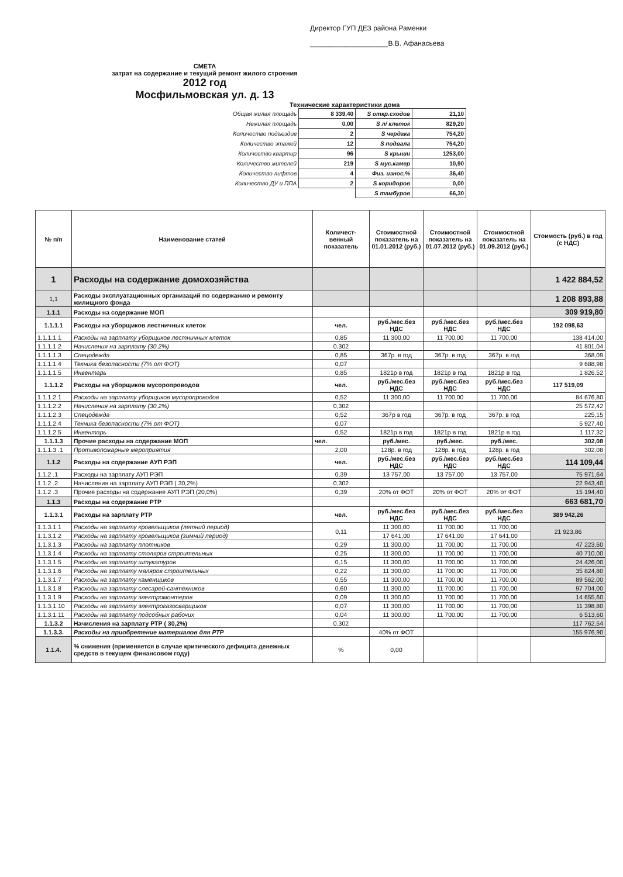Директор ГУП ДЕЗ района Раменки
____________________В.В. Афанасьева
СМЕТА
затрат на содержание и текущий ремонт жилого строения
2012 год
Мосфильмовская ул. д. 13
Технические характеристики дома
| Общая жилая площадь | 8 339,40 | S откр.сходов | 21,10 |
| Нежилая площадь | 0,00 | S л/ клеток | 829,20 |
| Количество подъездов | 2 | S чердака | 754,20 |
| Количество этажей | 12 | S подвала | 754,20 |
| Количество квартир | 96 | S крыши | 1253,00 |
| Количество жителей | 219 | S мус.камер | 10,90 |
| Количество лифтов | 4 | Физ. износ,% | 36,40 |
| Количество ДУ и ППА | 2 | S коридоров | 0,00 |
| | | S тамбуров | 66,30 |
| № п/п | Наименование статей | Количест-венный показатель | Стоимостной показатель на 01.01.2012 (руб.) | Стоимостной показатель на 01.07.2012 (руб.) | Стоимостной показатель на 01.09.2012 (руб.) | Стоимость (руб.) в год (с НДС) |
| --- | --- | --- | --- | --- | --- | --- |
| 1 | Расходы на содержание домохозяйства | | | | | 1 422 884,52 |
| 1,1 | Расходы эксплуатационных организаций по содержанию и ремонту жилищного фонда | | | | | 1 208 893,88 |
| 1.1.1 | Расходы на содержание МОП | | | | | 309 919,80 |
| 1.1.1.1 | Расходы на уборщиков лестничных клеток | чел. | руб./мес.без НДС | руб./мес.без НДС | руб./мес.без НДС | 192 098,63 |
| 1.1.1.1.1 | Расходы на зарплату уборщиков лестничных клеток | 0,85 | 11 300,00 | 11 700,00 | 11 700,00 | 138 414,00 |
| 1.1.1.1.2 | Начисления на зарплату (30,2%) | 0,302 | | | | 41 801,04 |
| 1.1.1.1.3 | Спецодежда | 0,85 | 367р. в год | 367р. в год | 367р. в год | 368,09 |
| 1.1.1.1.4 | Техника безопасности (7% от ФОТ) | 0,07 | | | | 9 688,98 |
| 1.1.1.1.5 | Инвентарь | 0,85 | 1821р в год | 1821р в год | 1821р в год | 1 826,52 |
| 1.1.1.2 | Расходы на уборщиков мусоропроводов | чел. | руб./мес.без НДС | руб./мес.без НДС | руб./мес.без НДС | 117 519,09 |
| 1.1.1.2.1 | Расходы на зарплату уборщиков мусоропроводов | 0,52 | 11 300,00 | 11 700,00 | 11 700,00 | 84 676,80 |
| 1.1.1.2.2 | Начисления на зарплату (30,2%) | 0,302 | | | | 25 572,42 |
| 1.1.1.2.3 | Спецодежда | 0,52 | 367р в год | 367р. в год | 367р. в год | 225,15 |
| 1.1.1.2.4 | Техника безопасности (7% от ФОТ) | 0,07 | | | | 5 927,40 |
| 1.1.1.2.5 | Инвентарь | 0,52 | 1821р в год | 1821р в год | 1821р в год | 1 117,32 |
| 1.1.1.3 | Прочие расходы на содержание МОП | чел. | руб./мес. | руб./мес. | руб./мес. | 302,08 |
| 1.1.1.3 .1 | Противопожарные мероприятия | 2,00 | 128р. в год | 128р. в год | 128р. в год | 302,08 |
| 1.1.2 | Расходы на содержание АУП РЭП | чел. | руб./мес.без НДС | руб./мес.без НДС | руб./мес.без НДС | 114 109,44 |
| 1.1.2 .1 | Расходы на зарплату АУП РЭП | 0,39 | 13 757,00 | 13 757,00 | 13 757,00 | 75 971,64 |
| 1.1.2 .2 | Начисления на зарплату АУП РЭП ( 30,2%) | 0,302 | | | | 22 943,40 |
| 1.1.2 .3 | Прочие расходы на содержание АУП РЭП (20,0%) | 0,39 | 20% от ФОТ | 20% от ФОТ | 20% от ФОТ | 15 194,40 |
| 1.1.3 | Расходы на содержание РТР | | | | | 663 681,70 |
| 1.1.3.1 | Расходы на зарплату РТР | чел. | руб./мес.без НДС | руб./мес.без НДС | руб./мес.без НДС | 389 942,26 |
| 1.1.3.1.1 | Расходы на зарплату кровельщиков (летний период) | 0,11 | 11 300,00 | 11 700,00 | 11 700,00 | 21 923,86 |
| 1.1.3.1.2 | Расходы на зарплату кровельщиков (зимний период) | | 17 641,00 | 17 641,00 | 17 641,00 | |
| 1.1.3.1.3 | Расходы на зарплату плотников | 0,29 | 11 300,00 | 11 700,00 | 11 700,00 | 47 223,60 |
| 1.1.3.1.4 | Расходы на зарплату столяров строительных | 0,25 | 11 300,00 | 11 700,00 | 11 700,00 | 40 710,00 |
| 1.1.3.1.5 | Расходы на зарплату штукатуров | 0,15 | 11 300,00 | 11 700,00 | 11 700,00 | 24 426,00 |
| 1.1.3.1.6 | Расходы на зарплату маляров строительных | 0,22 | 11 300,00 | 11 700,00 | 11 700,00 | 35 824,80 |
| 1.1.3.1.7 | Расходы на зарплату каменщиков | 0,55 | 11 300,00 | 11 700,00 | 11 700,00 | 89 562,00 |
| 1.1.3.1.8 | Расходы на зарплату слесарей-сантехников | 0,60 | 11 300,00 | 11 700,00 | 11 700,00 | 97 704,00 |
| 1.1.3.1.9 | Расходы на зарплату электромонтеров | 0,09 | 11 300,00 | 11 700,00 | 11 700,00 | 14 655,60 |
| 1.1.3.1.10 | Расходы на зарплату электрогазосварщиков | 0,07 | 11 300,00 | 11 700,00 | 11 700,00 | 11 398,80 |
| 1.1.3.1.11 | Расходы на зарплату подсобных рабочих | 0,04 | 11 300,00 | 11 700,00 | 11 700,00 | 6 513,60 |
| 1.1.3.2 | Начисления на зарплату РТР ( 30,2%) | 0,302 | | | | 117 762,54 |
| 1.1.3.3. | Расходы на приобретение материалов для РТР | | 40% от ФОТ | | | 155 976,90 |
| 1.1.4. | % снижения (применяется в случае критического дефицита денежных средств в текущем финансовом году) | % | 0,00 | | | |